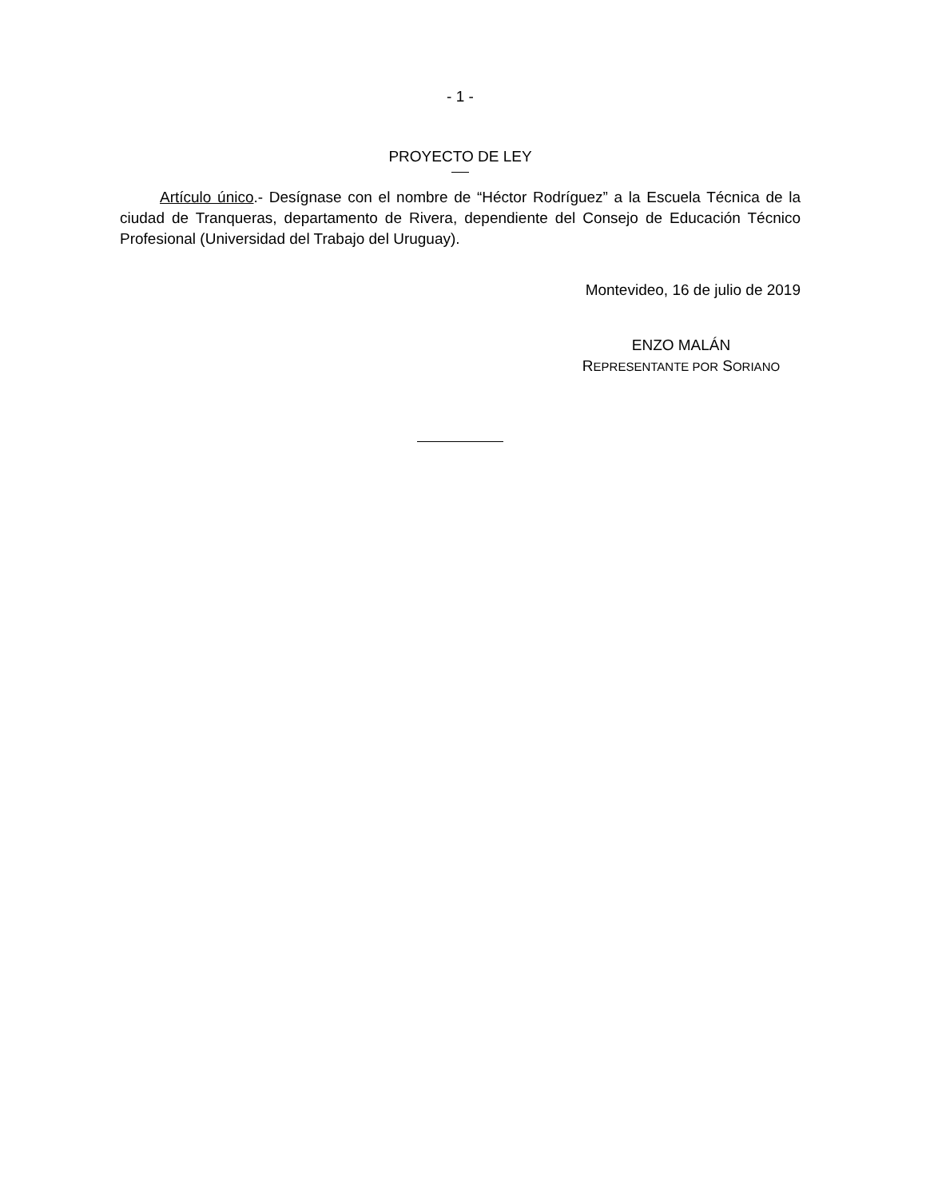- 1 -
PROYECTO DE LEY
Artículo único.- Desígnase con el nombre de “Héctor Rodríguez” a la Escuela Técnica de la ciudad de Tranqueras, departamento de Rivera, dependiente del Consejo de Educación Técnico Profesional (Universidad del Trabajo del Uruguay).
Montevideo, 16 de julio de 2019
ENZO MALÁN
REPRESENTANTE POR SORIANO